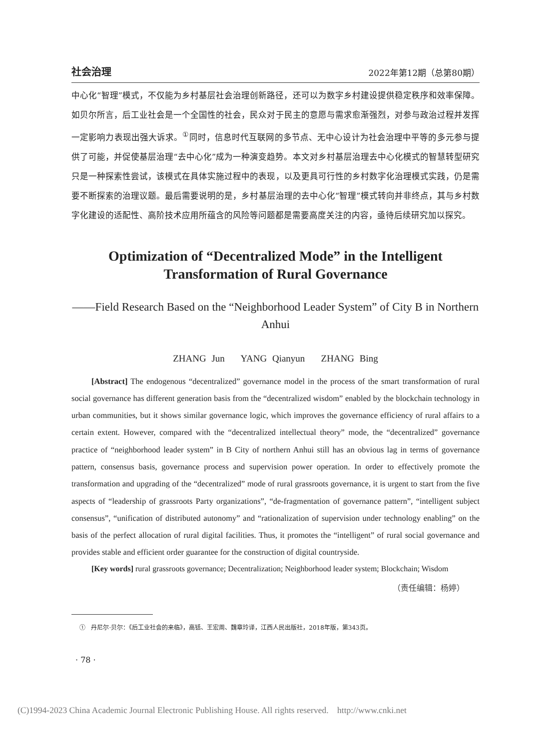社会治理 2022年第12期（总第80期）
中心化“智理”模式，不仅能为乡村基层社会治理创新路径，还可以为数字乡村建设提供稳定秩序和效率保障。如贝尔所言，后工业社会是一个全国性的社会，民众对于民主的意愿与需求愈渐强烈，对参与政治过程并发挥一定影响力表现出强大诉求。<sup>①</sup>同时，信息时代互联网的多节点、无中心设计为社会治理中平等的多元参与提供了可能，并促使基层治理“去中心化”成为一种演变趋势。本文对乡村基层治理去中心化模式的智慧转型研究只是一种探索性尝试，该模式在具体实施过程中的表现，以及更具可行性的乡村数字化治理模式实践，仍是需要不断探索的治理议题。最后需要说明的是，乡村基层治理的去中心化“智理”模式转向并非终点，其与乡村数字化建设的适配性、高阶技术应用所蕴含的风险等问题都是需要高度关注的内容，亟待后续研究加以探究。
Optimization of “Decentralized Mode” in the Intelligent Transformation of Rural Governance
——Field Research Based on the “Neighborhood Leader System” of City B in Northern Anhui
ZHANG Jun YANG Qianyun ZHANG Bing
[Abstract] The endogenous “decentralized” governance model in the process of the smart transformation of rural social governance has different generation basis from the “decentralized wisdom” enabled by the blockchain technology in urban communities, but it shows similar governance logic, which improves the governance efficiency of rural affairs to a certain extent. However, compared with the “decentralized intellectual theory” mode, the “decentralized” governance practice of “neighborhood leader system” in B City of northern Anhui still has an obvious lag in terms of governance pattern, consensus basis, governance process and supervision power operation. In order to effectively promote the transformation and upgrading of the “decentralized” mode of rural grassroots governance, it is urgent to start from the five aspects of “leadership of grassroots Party organizations”, “de-fragmentation of governance pattern”, “intelligent subject consensus”, “unification of distributed autonomy” and “rationalization of supervision under technology enabling” on the basis of the perfect allocation of rural digital facilities. Thus, it promotes the “intelligent” of rural social governance and provides stable and efficient order guarantee for the construction of digital countryside.
[Key words] rural grassroots governance; Decentralization; Neighborhood leader system; Blockchain; Wisdom
（责任编辑：杨婷）
① 丹尼尔·贝尔：《后工业社会的来临》，高铦、王宏周、魏章玲译，江西人民出版社，2018年版，第343页。
· 78 ·
(C)1994-2023 China Academic Journal Electronic Publishing House. All rights reserved. http://www.cnki.net